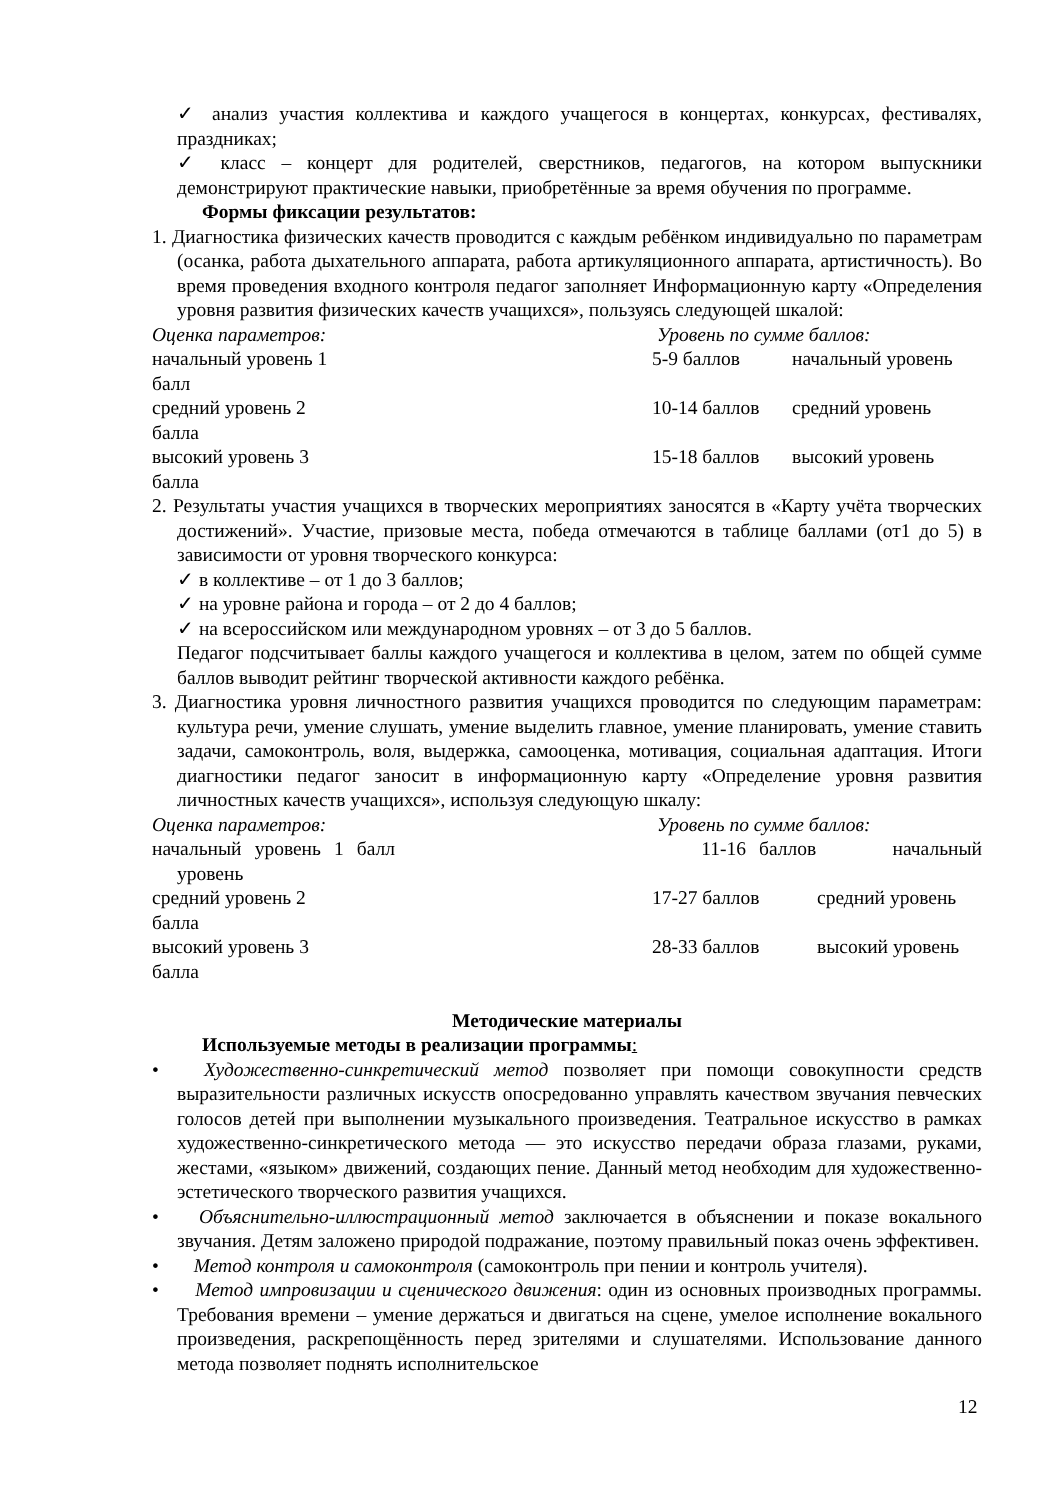✓ анализ участия коллектива и каждого учащегося в концертах, конкурсах, фестивалях, праздниках;
✓ класс – концерт для родителей, сверстников, педагогов, на котором выпускники демонстрируют практические навыки, приобретённые за время обучения по программе.
Формы фиксации результатов:
1. Диагностика физических качеств проводится с каждым ребёнком индивидуально по параметрам (осанка, работа дыхательного аппарата, работа артикуляционного аппарата, артистичность). Во время проведения входного контроля педагог заполняет Информационную карту «Определения уровня развития физических качеств учащихся», пользуясь следующей шкалой:
Оценка параметров: Уровень по сумме баллов:
начальный уровень 1 балл 5-9 баллов начальный уровень
средний уровень 2 балла 10-14 баллов средний уровень
высокий уровень 3 балла 15-18 баллов высокий уровень
2. Результаты участия учащихся в творческих мероприятиях заносятся в «Карту учёта творческих достижений». Участие, призовые места, победа отмечаются в таблице баллами (от1 до 5) в зависимости от уровня творческого конкурса:
✓ в коллективе – от 1 до 3 баллов;
✓ на уровне района и города – от 2 до 4 баллов;
✓ на всероссийском или международном уровнях – от 3 до 5 баллов.
Педагог подсчитывает баллы каждого учащегося и коллектива в целом, затем по общей сумме баллов выводит рейтинг творческой активности каждого ребёнка.
3. Диагностика уровня личностного развития учащихся проводится по следующим параметрам: культура речи, умение слушать, умение выделить главное, умение планировать, умение ставить задачи, самоконтроль, воля, выдержка, самооценка, мотивация, социальная адаптация. Итоги диагностики педагог заносит в информационную карту «Определение уровня развития личностных качеств учащихся», используя следующую шкалу:
Оценка параметров: Уровень по сумме баллов:
начальный уровень 1 балл 11-16 баллов начальный уровень
средний уровень 2 балла 17-27 баллов средний уровень
высокий уровень 3 балла 28-33 баллов высокий уровень
Методические материалы
Используемые методы в реализации программы:
• Художественно-синкретический метод позволяет при помощи совокупности средств выразительности различных искусств опосредованно управлять качеством звучания певческих голосов детей при выполнении музыкального произведения. Театральное искусство в рамках художественно-синкретического метода — это искусство передачи образа глазами, руками, жестами, «языком» движений, создающих пение. Данный метод необходим для художественно-эстетического творческого развития учащихся.
• Объяснительно-иллюстрационный метод заключается в объяснении и показе вокального звучания. Детям заложено природой подражание, поэтому правильный показ очень эффективен.
• Метод контроля и самоконтроля (самоконтроль при пении и контроль учителя).
• Метод импровизации и сценического движения: один из основных производных программы. Требования времени – умение держаться и двигаться на сцене, умелое исполнение вокального произведения, раскрепощённость перед зрителями и слушателями. Использование данного метода позволяет поднять исполнительское
12